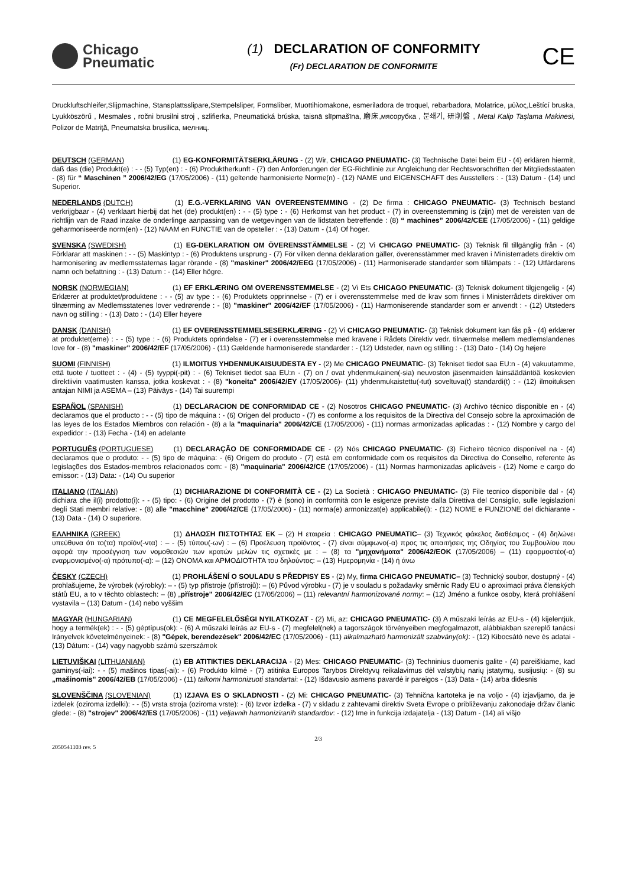Chicago
Pneumatic
(1) DECLARATION OF CONFORMITY
(Fr) DECLARATION DE CONFORMITE
CE
Druckluftschleifer,Slijpmachine, Stansplattsslipare,Stempelsliper, Formsliber, Muottihiomakone, esmeriladora de troquel, rebarbadora, Molatrice, μύλος,Leštící bruska, Lyukköszörű , Mesmales , ročni brusilni stroj , szlifierka, Pneumatická brúska, taisnā slīpmašīna, 磨床,мясорубка , 분쇄기, 研削盤 , Metal Kalip Taşlama Makinesi, Polizor de Matriţă, Pneumatska brusilica, мелниц.
DEUTSCH (GERMAN) (1) EG-KONFORMITÄTSERKLÄRUNG - (2) Wir, CHICAGO PNEUMATIC- (3) Technische Datei beim EU - (4) erklären hiermit, daß das (die) Produkt(e) : - - (5) Typ(en) : - (6) Produktherkunft - (7) den Anforderungen der EG-Richtlinie zur Angleichung der Rechtsvorschriften der Mitgliedsstaaten - (8) für “ Maschinen ” 2006/42/EG (17/05/2006) - (11) geltende harmonisierte Norme(n) - (12) NAME und EIGENSCHAFT des Ausstellers : - (13) Datum - (14) und Superior.
NEDERLANDS (DUTCH) (1) E.G.-VERKLARING VAN OVEREENSTEMMING - (2) De firma : CHICAGO PNEUMATIC- (3) Technisch bestand verkrijgbaar - (4) verklaart hierbij dat het (de) produkt(en) : - - (5) type : - (6) Herkomst van het product - (7) in overeenstemming is (zijn) met de vereisten van de richtlijn van de Raad inzake de onderlinge aanpassing van de wetgevingen van de lidstaten betreffende : (8) “ machines” 2006/42/CEE (17/05/2006) - (11) geldige geharmoniseerde norm(en) - (12) NAAM en FUNCTIE van de opsteller : - (13) Datum - (14) Of hoger.
SVENSKA (SWEDISH) (1) EG-DEKLARATION OM ÖVERENSSTÄMMELSE - (2) Vi CHICAGO PNEUMATIC- (3) Teknisk fil tillgänglig från - (4) Förklarar att maskinen : - - (5) Maskintyp : - (6) Produktens ursprung - (7) För vilken denna deklaration gäller, överensstämmer med kraven i Ministerradets direktiv om harmonisering av medlemsstaternas lagar rörande - (8) "maskiner" 2006/42/EEG (17/05/2006) - (11) Harmoniserade standarder som tillämpats : - (12) Utfärdarens namn och befattning : - (13) Datum : - (14) Eller högre.
NORSK (NORWEGIAN) (1) EF ERKLÆRING OM OVERENSSTEMMELSE - (2) Vi Ets CHICAGO PNEUMATIC- (3) Teknisk dokument tilgjengelig - (4) Erklærer at produktet/produktene : - - (5) av type : - (6) Produktets opprinnelse - (7) er i overensstemmelse med de krav som finnes i Ministerrådets direktiver om tilnærming av Medlemsstatenes lover vedrørende : - (8) "maskiner" 2006/42/EF (17/05/2006) - (11) Harmoniserende standarder som er anvendt : - (12) Utsteders navn og stilling : - (13) Dato : - (14) Eller høyere
DANSK (DANISH) (1) EF OVERENSSTEMMELSESERKLÆRING - (2) Vi CHICAGO PNEUMATIC- (3) Teknisk dokument kan fås på - (4) erklærer at produktet(erne) : - - (5) type : - (6) Produktets oprindelse - (7) er i overensstemmelse med kravene i Rådets Direktiv vedr. tilnærmelse mellem medlemslandenes love for - (8) "maskiner" 2006/42/EF (17/05/2006) - (11) Gældende harmoniserede standarder : - (12) Udsteder, navn og stilling : - (13) Dato - (14) Og højere
SUOMI (FINNISH) (1) ILMOITUS YHDENMUKAISUUDESTA EY - (2) Me CHICAGO PNEUMATIC- (3) Tekniset tiedot saa EU:n - (4) vakuutamme, että tuote / tuotteet : - (4) - (5) tyyppi(-pit) : - (6) Tekniset tiedot saa EU:n - (7) on / ovat yhdenmukainen(-sia) neuvoston jäsenmaiden lainsäädäntöä koskevien direktiivin vaatimusten kanssa, jotka koskevat : - (8) "koneita" 2006/42/EY (17/05/2006)- (11) yhdenmukaistettu(-tut) soveltuva(t) standardi(t) : - (12) ilmoituksen antajan NIMI ja ASEMA – (13) Päiväys - (14) Tai suurempi
ESPAÑOL (SPANISH) (1) DECLARACION DE CONFORMIDAD CE - (2) Nosotros CHICAGO PNEUMATIC- (3) Archivo técnico disponible en - (4) declaramos que el producto : - - (5) tipo de máquina : - (6) Origen del producto - (7) es conforme a los requisitos de la Directiva del Consejo sobre la aproximación de las leyes de los Estados Miembros con relación - (8) a la "maquinaria" 2006/42/CE (17/05/2006) - (11) normas armonizadas aplicadas : - (12) Nombre y cargo del expedidor : - (13) Fecha - (14) en adelante
PORTUGUÊS (PORTUGUESE) (1) DECLARAÇÃO DE CONFORMIDADE CE - (2) Nós CHICAGO PNEUMATIC- (3) Ficheiro técnico disponível na - (4) declaramos que o produto: - - (5) tipo de máquina: - (6) Origem do produto - (7) está em conformidade com os requisitos da Directiva do Conselho, referente às legislações dos Estados-membros relacionados com: - (8) "maquinaria" 2006/42/CE (17/05/2006) - (11) Normas harmonizadas aplicáveis - (12) Nome e cargo do emissor: - (13) Data: - (14) Ou superior
ITALIANO (ITALIAN) (1) DICHIARAZIONE DI CONFORMITÀ CE - (2) La Società : CHICAGO PNEUMATIC- (3) File tecnico disponibile dal - (4) dichiara che il(i) prodotto(i): - - (5) tipo: - (6) Origine del prodotto - (7) è (sono) in conformità con le esigenze previste dalla Direttiva del Consiglio, sulle legislazioni degli Stati membri relative: - (8) alle "macchine" 2006/42/CE (17/05/2006) - (11) norma(e) armonizzat(e) applicabile(i): - (12) NOME e FUNZIONE del dichiarante - (13) Data - (14) O superiore.
ΕΛΛΗΝΙΚΑ (GREEK) (1) ΔΗΛΩΣΗ ΠΙΣΤΟΤΗΤΑΣ ΕΚ – (2) Η εταιρεία : CHICAGO PNEUMATIC– (3) Τεχνικός φάκελος διαθέσιμος - (4) δηλώνει υπεύθυνα ότι το(τα) προϊόν(-ντα) : – - (5) τύπου(-ων) : – (6) Προέλευση προϊόντος - (7) είναι σύμφωνο(-α) προς τις απαιτήσεις της Οδηγίας του Συμβουλίου που αφορά την προσέγγιση των νομοθεσιών των κρατών μελών τις σχετικές με : – (8) τα "μηχανήματα" 2006/42/ΕΟΚ (17/05/2006) – (11) εφαρμοστέο(-α) εναρμονισμένο(-α) πρότυπο(-α): – (12) ΟΝΟΜΑ και ΑΡΜΟΔΙΟΤΗΤΑ του δηλούντος: – (13) Ημερομηνία - (14) ή άνω
ČESKY (CZECH) (1) PROHLÁŠENÍ O SOULADU S PŘEDPISY ES - (2) My, firma CHICAGO PNEUMATIC– (3) Technický soubor, dostupný - (4) prohlašujeme, že výrobek (výrobky): – - (5) typ přístroje (přístrojů): – (6) Původ výrobku - (7) je v souladu s požadavky směrnic Rady EU o aproximaci práva členských států EU, a to v těchto oblastech: – (8) „přístroje" 2006/42/EC (17/05/2006) – (11) relevantní harmonizované normy: – (12) Jméno a funkce osoby, která prohlášení vystavila – (13) Datum - (14) nebo vyššim
MAGYAR (HUNGARIAN) (1) CE MEGFELELŐSÉGI NYILATKOZAT - (2) Mi, az: CHICAGO PNEUMATIC- (3) A műszaki leírás az EU-s - (4) kijelentjük, hogy a termék(ek) : - - (5) géptípus(ok): - (6) A műszaki leírás az EU-s - (7) megfelel(nek) a tagországok törvényeiben megfogalmazott, alábbiakban szereplő tanácsi Irányelvek követelményeinek: - (8) "Gépek, berendezések" 2006/42/EC (17/05/2006) - (11) alkalmazható harmonizált szabvány(ok): - (12) Kibocsátó neve és adatai - (13) Dátum: - (14) vagy nagyobb számú szerszámok
LIETUVIŠKAI (LITHUANIAN) (1) EB ATITIKTIES DEKLARACIJA - (2) Mes: CHICAGO PNEUMATIC- (3) Techninius duomenis galite - (4) pareiškiame, kad gaminys(-iai): - - (5) mašinos tipas(-ai): - (6) Produkto kilmė - (7) atitinka Europos Tarybos Direktyvų reikalavimus dėl valstybių narių įstatymų, susijusių: - (8) su „mašinomis" 2006/42/EB (17/05/2006) - (11) taikomi harmonizuoti standartai: - (12) Išdavusio asmens pavardė ir pareigos - (13) Data - (14) arba didesnis
SLOVENŠČINA (SLOVENIAN) (1) IZJAVA ES O SKLADNOSTI - (2) Mi: CHICAGO PNEUMATIC- (3) Tehnična kartoteka je na voljo - (4) izjavljamo, da je izdelek (oziroma izdelki): - - (5) vrsta stroja (oziroma vrste): - (6) Izvor izdelka - (7) v skladu z zahtevami direktiv Sveta Evrope o približevanju zakonodaje držav članic glede: - (8) "strojev" 2006/42/ES (17/05/2006) - (11) veljavnih harmoniziranih standardov: - (12) Ime in funkcija izdajatelja - (13) Datum - (14) ali višjo
2050541103 rev. 5
2/3